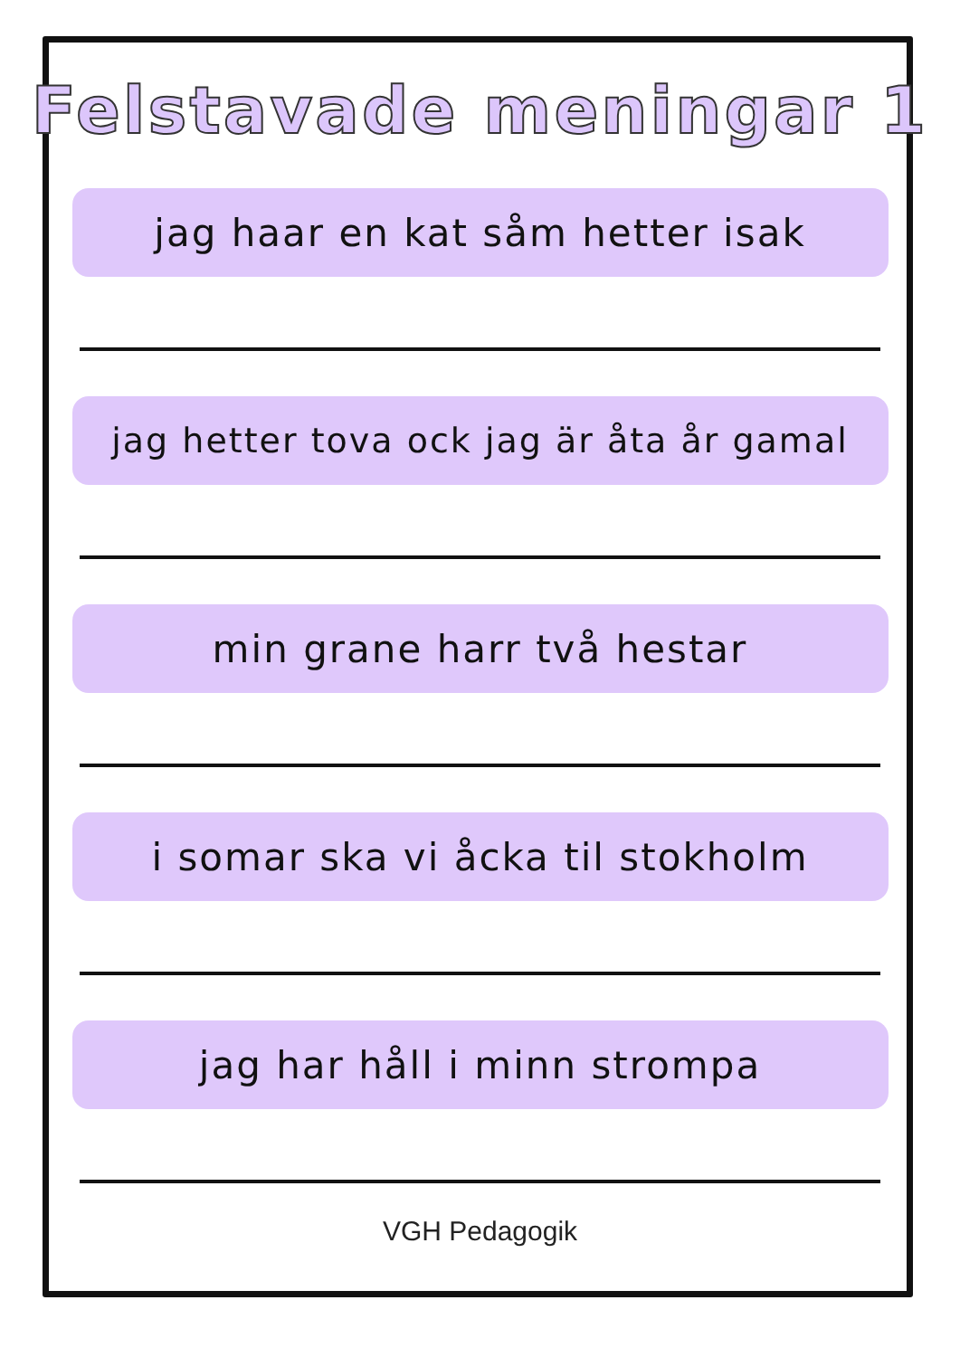Felstavade meningar 1
jag haar en kat såm hetter isak
jag hetter tova ock jag är åta år gamal
min grane harr två hestar
i somar ska vi åcka til stokholm
jag har håll i minn strompa
VGH Pedagogik